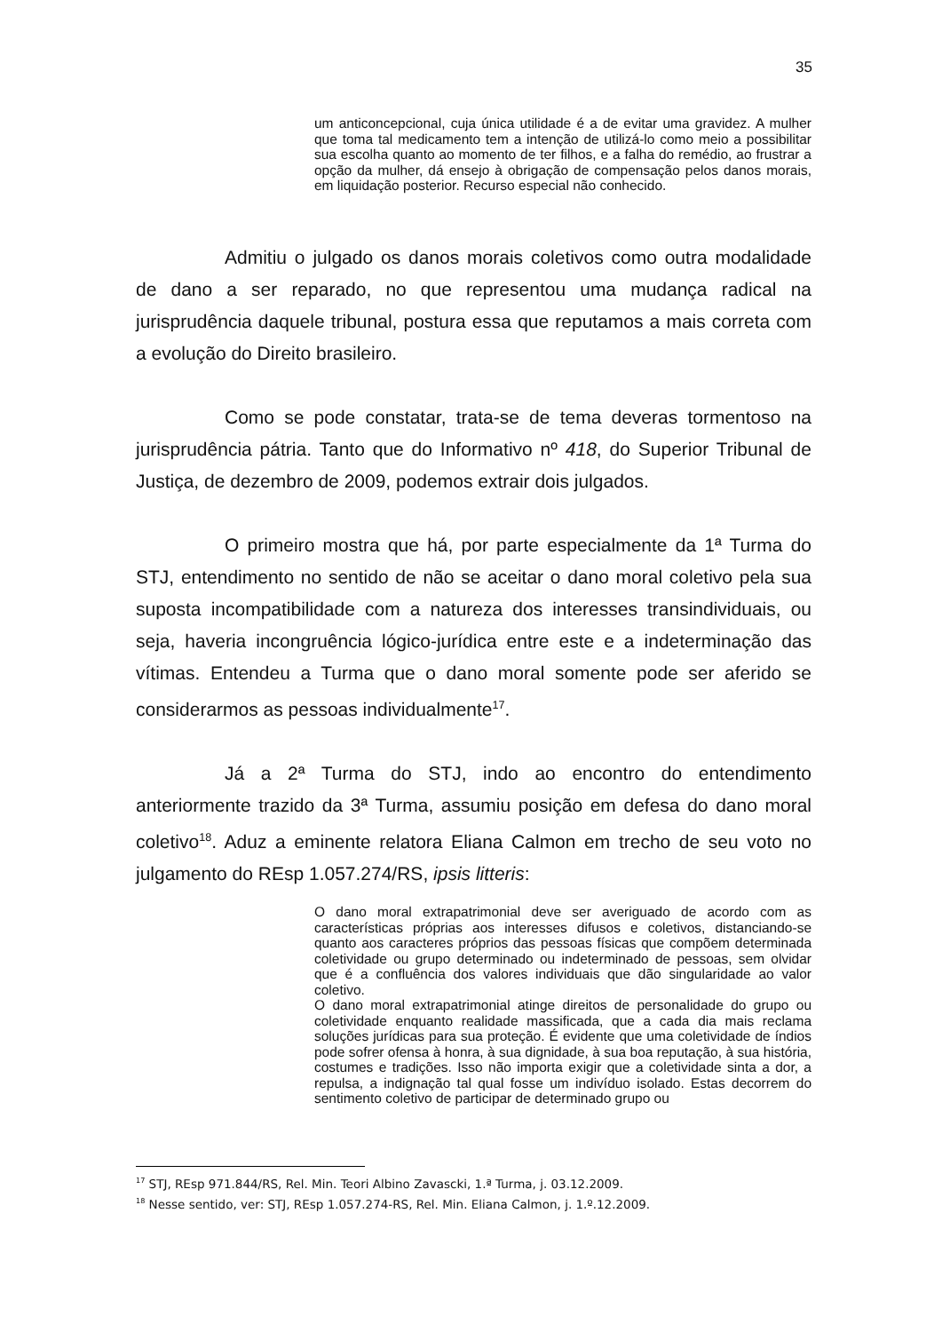35
um anticoncepcional, cuja única utilidade é a de evitar uma gravidez. A mulher que toma tal medicamento tem a intenção de utilizá-lo como meio a possibilitar sua escolha quanto ao momento de ter filhos, e a falha do remédio, ao frustrar a opção da mulher, dá ensejo à obrigação de compensação pelos danos morais, em liquidação posterior. Recurso especial não conhecido.
Admitiu o julgado os danos morais coletivos como outra modalidade de dano a ser reparado, no que representou uma mudança radical na jurisprudência daquele tribunal, postura essa que reputamos a mais correta com a evolução do Direito brasileiro.
Como se pode constatar, trata-se de tema deveras tormentoso na jurisprudência pátria. Tanto que do Informativo nº 418, do Superior Tribunal de Justiça, de dezembro de 2009, podemos extrair dois julgados.
O primeiro mostra que há, por parte especialmente da 1ª Turma do STJ, entendimento no sentido de não se aceitar o dano moral coletivo pela sua suposta incompatibilidade com a natureza dos interesses transindividuais, ou seja, haveria incongruência lógico-jurídica entre este e a indeterminação das vítimas. Entendeu a Turma que o dano moral somente pode ser aferido se considerarmos as pessoas individualmente<sup>17</sup>.
Já a 2ª Turma do STJ, indo ao encontro do entendimento anteriormente trazido da 3ª Turma, assumiu posição em defesa do dano moral coletivo<sup>18</sup>. Aduz a eminente relatora Eliana Calmon em trecho de seu voto no julgamento do REsp 1.057.274/RS, ipsis litteris:
O dano moral extrapatrimonial deve ser averiguado de acordo com as características próprias aos interesses difusos e coletivos, distanciando-se quanto aos caracteres próprios das pessoas físicas que compõem determinada coletividade ou grupo determinado ou indeterminado de pessoas, sem olvidar que é a confluência dos valores individuais que dão singularidade ao valor coletivo.
O dano moral extrapatrimonial atinge direitos de personalidade do grupo ou coletividade enquanto realidade massificada, que a cada dia mais reclama soluções jurídicas para sua proteção. É evidente que uma coletividade de índios pode sofrer ofensa à honra, à sua dignidade, à sua boa reputação, à sua história, costumes e tradições. Isso não importa exigir que a coletividade sinta a dor, a repulsa, a indignação tal qual fosse um indivíduo isolado. Estas decorrem do sentimento coletivo de participar de determinado grupo ou
<sup>17</sup> STJ, REsp 971.844/RS, Rel. Min. Teori Albino Zavascki, 1.ª Turma, j. 03.12.2009.
<sup>18</sup> Nesse sentido, ver: STJ, REsp 1.057.274-RS, Rel. Min. Eliana Calmon, j. 1.º.12.2009.